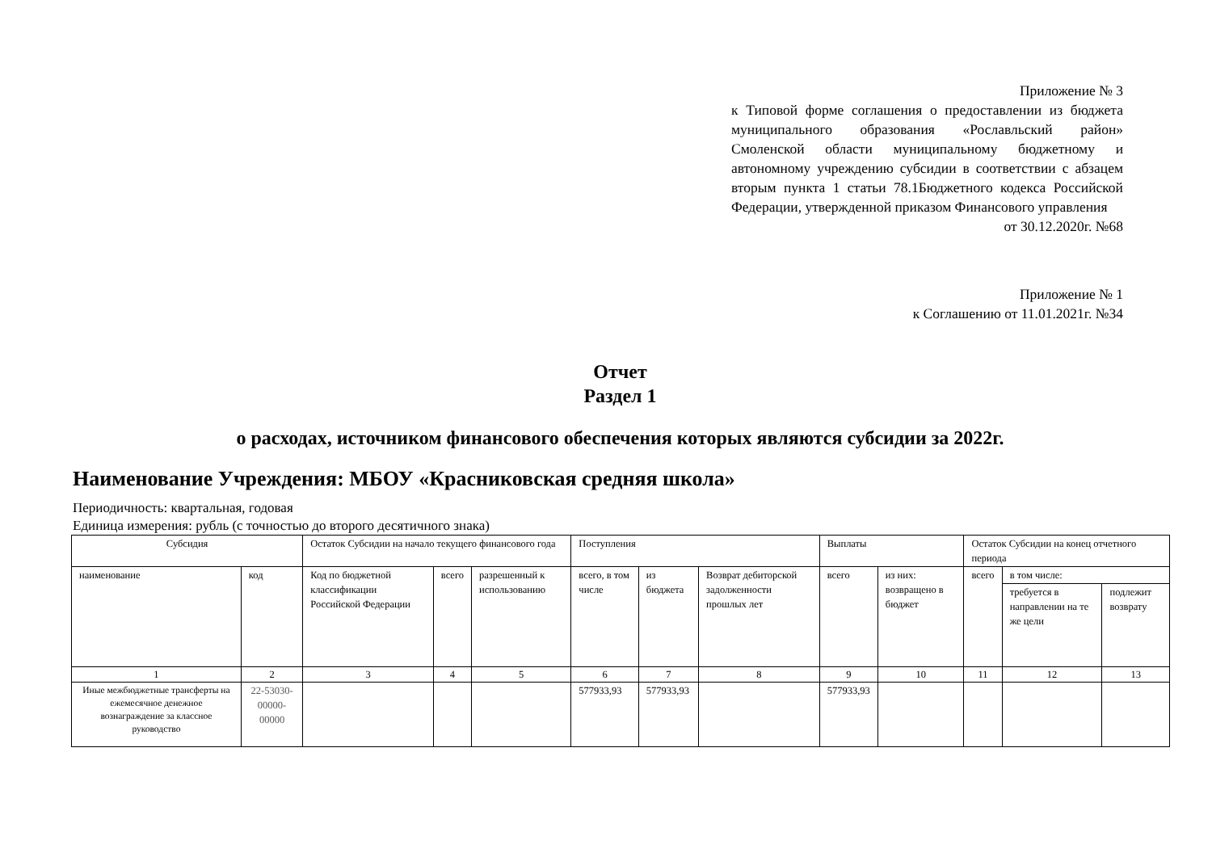Приложение № 3
к Типовой форме соглашения о предоставлении из бюджета муниципального образования «Рославльский район» Смоленской области муниципальному бюджетному и автономному учреждению субсидии в соответствии с абзацем вторым пункта 1 статьи 78.1Бюджетного кодекса Российской Федерации, утвержденной приказом Финансового управления
от 30.12.2020г. №68
Приложение № 1
к Соглашению от 11.01.2021г. №34
Отчет
Раздел 1
о расходах, источником финансового обеспечения которых являются субсидии за 2022г.
Наименование Учреждения: МБОУ «Красниковская средняя школа»
Периодичность: квартальная, годовая
Единица измерения: рубль (с точностью до второго десятичного знака)
| Субсидия | | Остаток Субсидии на начало текущего финансового года | | | Поступления | | | Выплаты | | Остаток Субсидии на конец отчетного периода | | |
| --- | --- | --- | --- | --- | --- | --- | --- | --- | --- | --- | --- | --- |
| наименование | код | Код по бюджетной классификации Российской Федерации | всего | разрешенный к использованию | всего, в том числе | из бюджета | Возврат дебиторской задолженности прошлых лет | всего | из них: возвращено в бюджет | всего | в том числе: | |
| | | | | | | | | | | | требуется в направлении на те же цели | подлежит возврату |
| 1 | 2 | 3 | 4 | 5 | 6 | 7 | 8 | 9 | 10 | 11 | 12 | 13 |
| Иные межбюджетные трансферты на ежемесячное денежное вознаграждение за классное руководство | 22-53030-00000-00000 | | | | 577933,93 | 577933,93 | | 577933,93 | | | | |